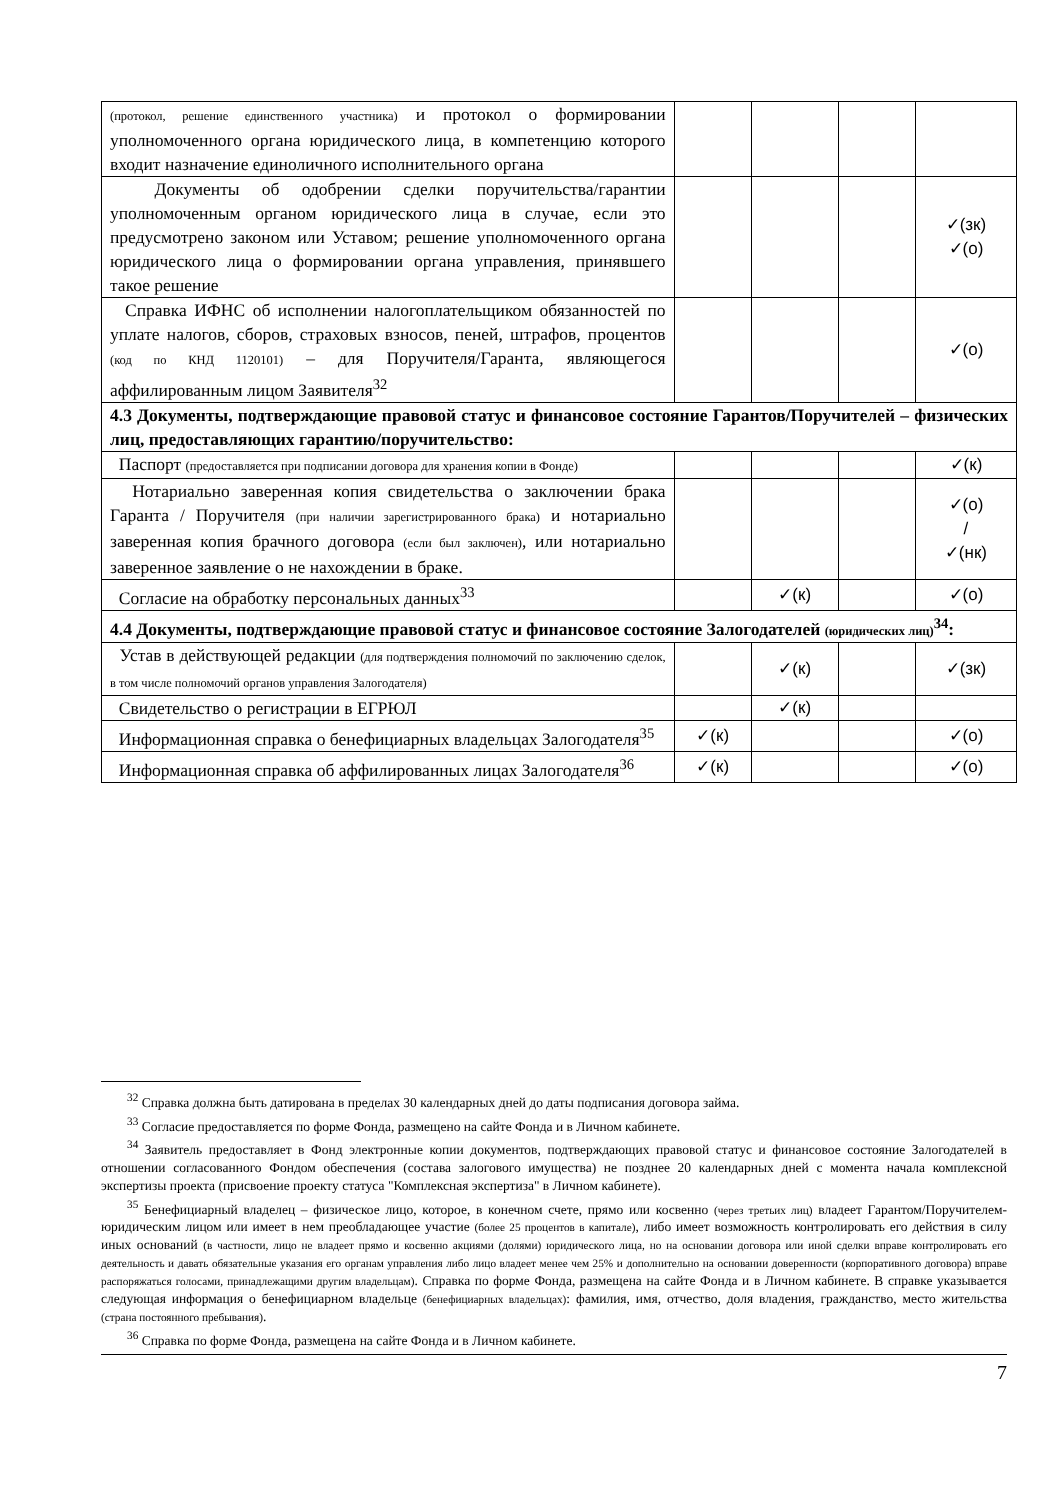| (протокол, решение единственного участника) и протокол о формировании уполномоченного органа юридического лица, в компетенцию которого входит назначение единоличного исполнительного органа | | | | |
| Документы об одобрении сделки поручительства/гарантии уполномоченным органом юридического лица в случае, если это предусмотрено законом или Уставом; решение уполномоченного органа юридического лица о формировании органа управления, принявшего такое решение | | | | ✓(зк) ✓(о) |
| Справка ИФНС об исполнении налогоплательщиком обязанностей по уплате налогов, сборов, страховых взносов, пеней, штрафов, процентов (код по КНД 1120101) – для Поручителя/Гаранта, являющегося аффилированным лицом Заявителя<sup>32</sup> | | | | ✓(о) |
| 4.3 Документы, подтверждающие правовой статус и финансовое состояние Гарантов/Поручителей – физических лиц, предоставляющих гарантию/поручительство: | | | | |
| Паспорт (предоставляется при подписании договора для хранения копии в Фонде) | | | | ✓(к) |
| Нотариально заверенная копия свидетельства о заключении брака Гаранта / Поручителя (при наличии зарегистрированного брака) и нотариально заверенная копия брачного договора (если был заключен) , или нотариально заверенное заявление о не нахождении в браке. | | | | ✓(о) / ✓(нк) |
| Согласие на обработку персональных данных<sup>33</sup> | | ✓(к) | | ✓(о) |
| 4.4 Документы, подтверждающие правовой статус и финансовое состояние Залогодателей (юридических лиц)<sup>34</sup>: | | | | |
| Устав в действующей редакции (для подтверждения полномочий по заключению сделок, в том числе полномочий органов управления Залогодателя) | | ✓(к) | | ✓(зк) |
| Свидетельство о регистрации в ЕГРЮЛ | | ✓(к) | | |
| Информационная справка о бенефициарных владельцах Залогодателя<sup>35</sup> | ✓(к) | | | ✓(о) |
| Информационная справка об аффилированных лицах Залогодателя<sup>36</sup> | ✓(к) | | | ✓(о) |
<sup>32</sup> Справка должна быть датирована в пределах 30 календарных дней до даты подписания договора займа.
<sup>33</sup> Согласие предоставляется по форме Фонда, размещено на сайте Фонда и в Личном кабинете.
<sup>34</sup> Заявитель предоставляет в Фонд электронные копии документов, подтверждающих правовой статус и финансовое состояние Залогодателей в отношении согласованного Фондом обеспечения (состава залогового имущества) не позднее 20 календарных дней с момента начала комплексной экспертизы проекта (присвоение проекту статуса "Комплексная экспертиза" в Личном кабинете).
<sup>35</sup> Бенефициарный владелец – физическое лицо, которое, в конечном счете, прямо или косвенно (через третьих лиц) владеет Гарантом/Поручителем-юридическим лицом или имеет в нем преобладающее участие (более 25 процентов в капитале), либо имеет возможность контролировать его действия в силу иных оснований (в частности, лицо не владеет прямо и косвенно акциями (долями) юридического лица, но на основании договора или иной сделки вправе контролировать его деятельность и давать обязательные указания его органам управления либо лицо владеет менее чем 25% и дополнительно на основании доверенности (корпоративного договора) вправе распоряжаться голосами, принадлежащими другим владельцам). Справка по форме Фонда, размещена на сайте Фонда и в Личном кабинете. В справке указывается следующая информация о бенефициарном владельце (бенефициарных владельцах): фамилия, имя, отчество, доля владения, гражданство, место жительства (страна постоянного пребывания).
<sup>36</sup> Справка по форме Фонда, размещена на сайте Фонда и в Личном кабинете.
7